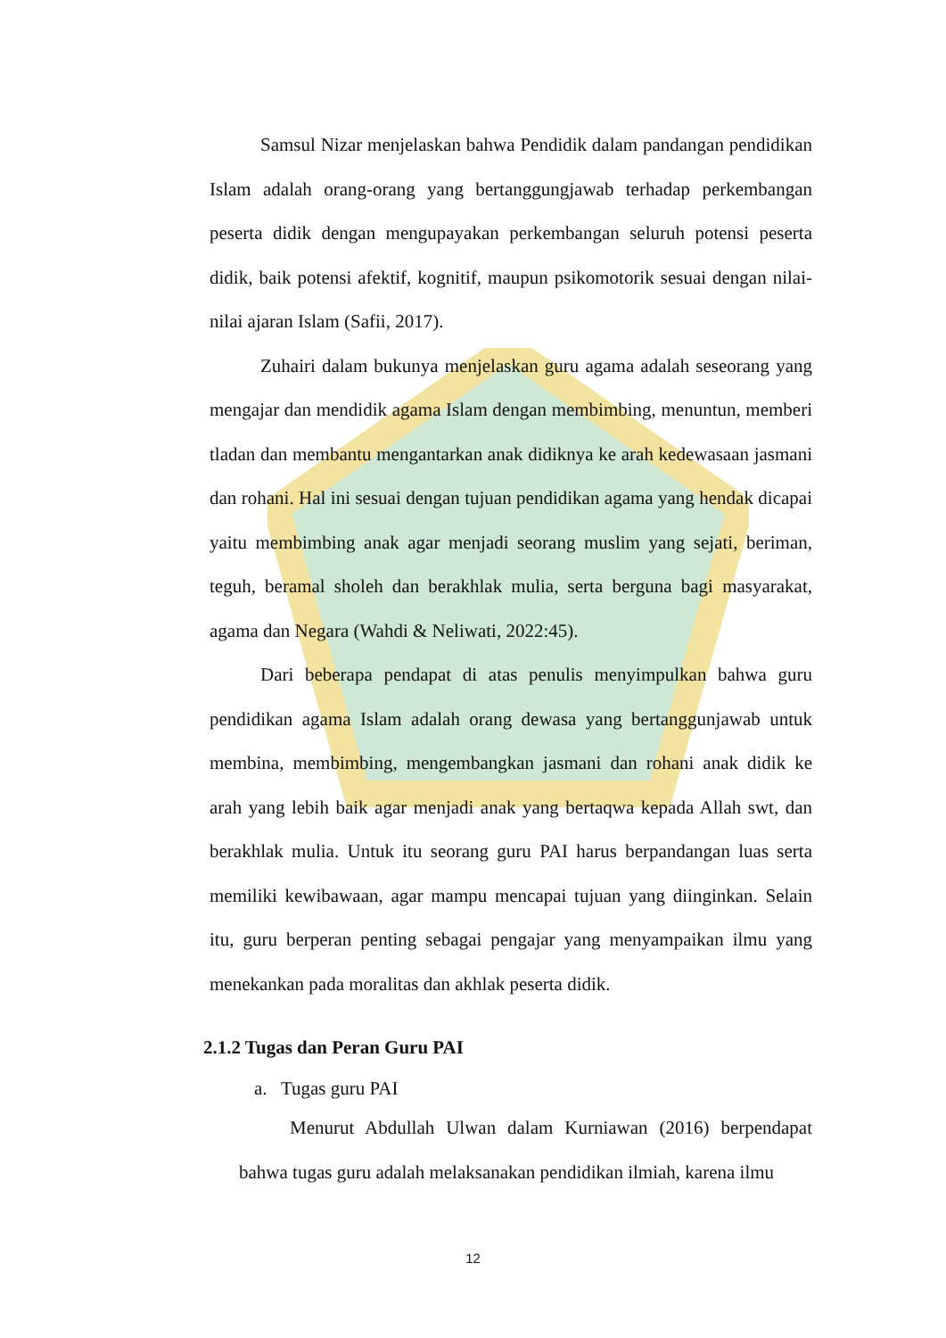Samsul Nizar menjelaskan bahwa Pendidik dalam pandangan pendidikan Islam adalah orang-orang yang bertanggungjawab terhadap perkembangan peserta didik dengan mengupayakan perkembangan seluruh potensi peserta didik, baik potensi afektif, kognitif, maupun psikomotorik sesuai dengan nilai-nilai ajaran Islam (Safii, 2017).
Zuhairi dalam bukunya menjelaskan guru agama adalah seseorang yang mengajar dan mendidik agama Islam dengan membimbing, menuntun, memberi tladan dan membantu mengantarkan anak didiknya ke arah kedewasaan jasmani dan rohani. Hal ini sesuai dengan tujuan pendidikan agama yang hendak dicapai yaitu membimbing anak agar menjadi seorang muslim yang sejati, beriman, teguh, beramal sholeh dan berakhlak mulia, serta berguna bagi masyarakat, agama dan Negara (Wahdi & Neliwati, 2022:45).
Dari beberapa pendapat di atas penulis menyimpulkan bahwa guru pendidikan agama Islam adalah orang dewasa yang bertanggunjawab untuk membina, membimbing, mengembangkan jasmani dan rohani anak didik ke arah yang lebih baik agar menjadi anak yang bertaqwa kepada Allah swt, dan berakhlak mulia. Untuk itu seorang guru PAI harus berpandangan luas serta memiliki kewibawaan, agar mampu mencapai tujuan yang diinginkan. Selain itu, guru berperan penting sebagai pengajar yang menyampaikan ilmu yang menekankan pada moralitas dan akhlak peserta didik.
2.1.2 Tugas dan Peran Guru PAI
a. Tugas guru PAI
Menurut Abdullah Ulwan dalam Kurniawan (2016) berpendapat bahwa tugas guru adalah melaksanakan pendidikan ilmiah, karena ilmu
12